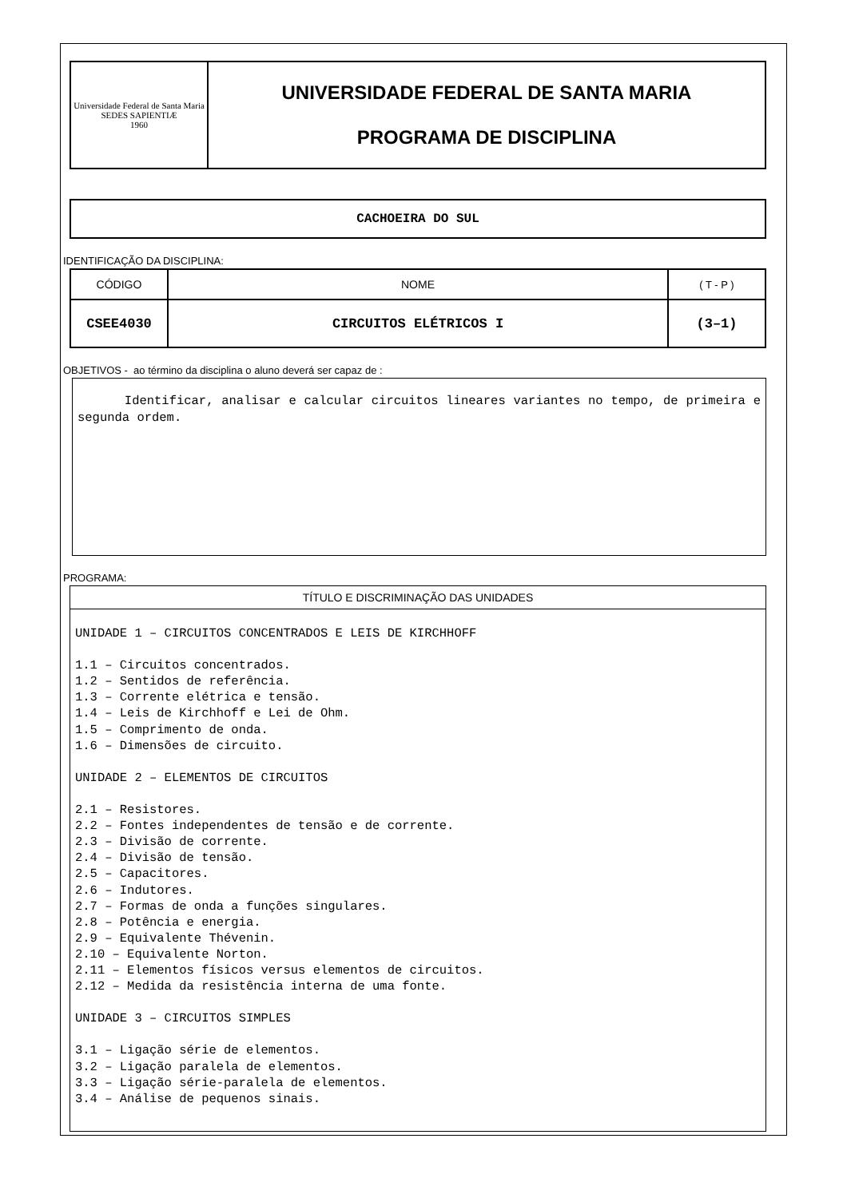| Universidade Federal de Santa Maria SEDES SAPIENTIÆ 1960 | UNIVERSIDADE FEDERAL DE SANTA MARIA PROGRAMA DE DISCIPLINA |
CACHOEIRA DO SUL
IDENTIFICAÇÃO DA DISCIPLINA:
| CÓDIGO | NOME | ( T - P ) |
| CSEE4030 | CIRCUITOS ELÉTRICOS I | (3–1) |
OBJETIVOS - ao término da disciplina o aluno deverá ser capaz de :
Identificar, analisar e calcular circuitos lineares variantes no tempo, de primeira e segunda ordem.
PROGRAMA:
TÍTULO E DISCRIMINAÇÃO DAS UNIDADES
UNIDADE 1 – CIRCUITOS CONCENTRADOS E LEIS DE KIRCHHOFF

1.1 – Circuitos concentrados.
1.2 – Sentidos de referência.
1.3 – Corrente elétrica e tensão.
1.4 – Leis de Kirchhoff e Lei de Ohm.
1.5 – Comprimento de onda.
1.6 – Dimensões de circuito.

UNIDADE 2 – ELEMENTOS DE CIRCUITOS

2.1 – Resistores.
2.2 – Fontes independentes de tensão e de corrente.
2.3 – Divisão de corrente.
2.4 – Divisão de tensão.
2.5 – Capacitores.
2.6 – Indutores.
2.7 – Formas de onda a funções singulares.
2.8 – Potência e energia.
2.9 – Equivalente Thévenin.
2.10 – Equivalente Norton.
2.11 – Elementos físicos versus elementos de circuitos.
2.12 – Medida da resistência interna de uma fonte.

UNIDADE 3 – CIRCUITOS SIMPLES

3.1 – Ligação série de elementos.
3.2 – Ligação paralela de elementos.
3.3 – Ligação série-paralela de elementos.
3.4 – Análise de pequenos sinais.